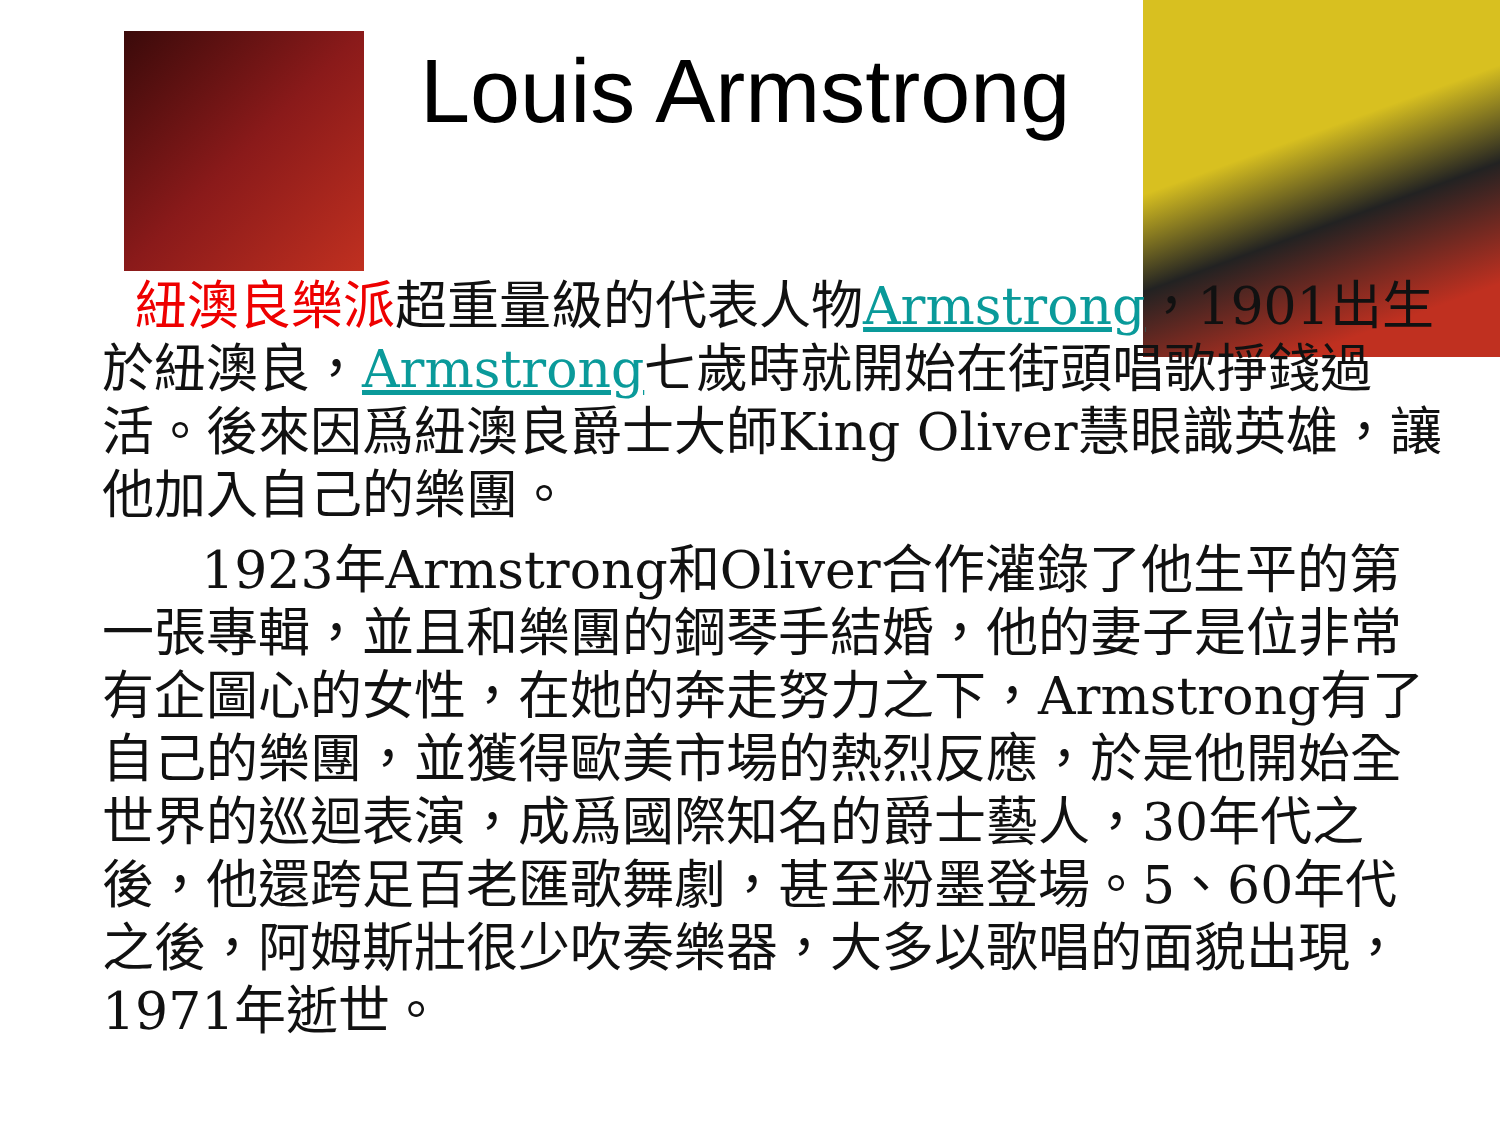Louis Armstrong
紐澳良樂派超重量級的代表人物Armstrong，1901出生於紐澳良，Armstrong七歲時就開始在街頭唱歌掙錢過活。後來因爲紐澳良爵士大師King Oliver慧眼識英雄，讓他加入自己的樂團。
1923年Armstrong和Oliver合作灌錄了他生平的第一張專輯，並且和樂團的鋼琴手結婚，他的妻子是位非常有企圖心的女性，在她的奔走努力之下，Armstrong有了自己的樂團，並獲得歐美市場的熱烈反應，於是他開始全世界的巡迴表演，成爲國際知名的爵士藝人，30年代之後，他還跨足百老匯歌舞劇，甚至粉墨登場。5、60年代之後，阿姆斯壯很少吹奏樂器，大多以歌唱的面貌出現，1971年逝世。